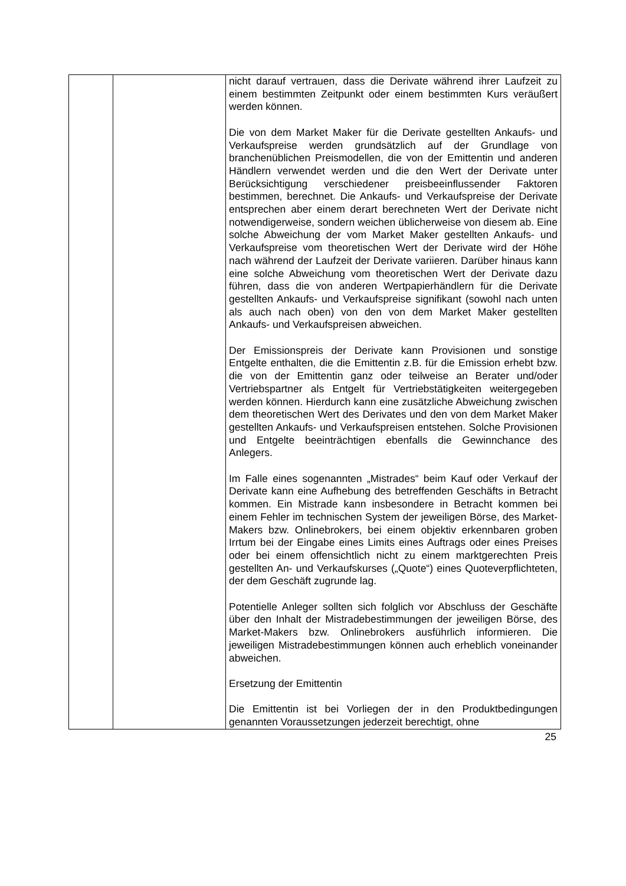| | | nicht darauf vertrauen, dass die Derivate während ihrer Laufzeit zu einem bestimmten Zeitpunkt oder einem be­stimmten Kurs veräußert werden können. Die von dem Market Maker für die Derivate gestellten Ankaufs- und Verkaufspreise werden grundsätzlich auf der Grundlage von branchenüblichen Preismodellen, die von der Emittentin und anderen Händlern verwendet werden und die den Wert der Derivate unter Berücksichtigung verschiedener preisbeeinflussender Faktoren bestimmen, berechnet. Die Ankaufs- und Verkaufspreise der Derivate entsprechen aber einem derart berechneten Wert der Derivate nicht notwendigerweise, sondern weichen üblicherweise von diesem ab. Eine solche Abweichung der vom Market Maker gestellten Ankaufs- und Verkaufspreise vom theoretischen Wert der Derivate wird der Höhe nach während der Laufzeit der Derivate variieren. Darüber hinaus kann eine solche Abweichung vom theoretischen Wert der Derivate dazu führen, dass die von anderen Wertpapierhändlern für die Derivate gestellten Ankaufs- und Verkaufspreise signifikant (sowohl nach unten als auch nach oben) von den von dem Market Maker gestellten Ankaufs- und Verkaufspreisen abweichen. Der Emissionspreis der Derivate kann Provisionen und sonstige Entgelte enthalten, die die Emittentin z.B. für die Emission erhebt bzw. die von der Emittentin ganz oder teilweise an Berater und/oder Vertriebspartner als Entgelt für Vertriebstätigkeiten weitergegeben werden können. Hierdurch kann eine zusätzliche Abweichung zwischen dem theoretischen Wert des Derivates und den von dem Market Maker gestellten Ankaufs- und Verkaufspreisen entstehen. Solche Provisionen und Entgelte beeinträchtigen ebenfalls die Gewinnchance des Anlegers. Im Falle eines sogenannten „Mistrades“ beim Kauf oder Verkauf der Derivate kann eine Aufhebung des betreffenden Geschäfts in Betracht kommen. Ein Mistrade kann insbesondere in Betracht kommen bei einem Fehler im technischen System der jeweiligen Börse, des Market-Makers bzw. Onlinebrokers, bei einem objektiv erkennbaren groben Irrtum bei der Eingabe eines Limits eines Auftrags oder eines Preises oder bei einem offensichtlich nicht zu einem marktgerechten Preis gestellten An- und Verkaufskurses („Quote“) eines Quoteverpflichteten, der dem Geschäft zugrunde lag. Potentielle Anleger sollten sich folglich vor Abschluss der Geschäfte über den Inhalt der Mistradebestimmungen der jeweiligen Börse, des Market-Makers bzw. Onlinebrokers ausführlich informieren. Die jeweiligen Mistradebestimmungen können auch erheblich voneinander abweichen. Ersetzung der Emittentin Die Emittentin ist bei Vorliegen der in den Produktbedingungen genannten Voraussetzungen jederzeit berechtigt, ohne |
25